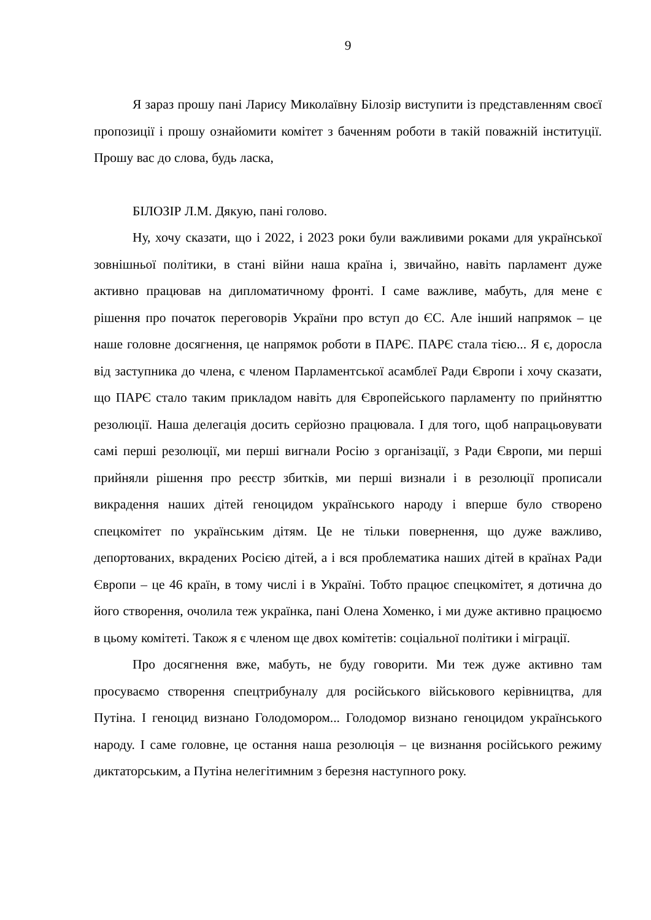9
Я зараз прошу пані Ларису Миколаївну Білозір виступити із представленням своєї пропозиції і прошу ознайомити комітет з баченням роботи в такій поважній інституції. Прошу вас до слова, будь ласка,
БІЛОЗІР Л.М. Дякую, пані голово.
Ну, хочу сказати, що і 2022, і 2023 роки були важливими роками для української зовнішньої політики, в стані війни наша країна і, звичайно, навіть парламент дуже активно працював на дипломатичному фронті. І саме важливе, мабуть, для мене є рішення про початок переговорів України про вступ до ЄС. Але інший напрямок – це наше головне досягнення, це напрямок роботи в ПАРЄ. ПАРЄ стала тією... Я є, доросла від заступника до члена, є членом Парламентської асамблеї Ради Європи і хочу сказати, що ПАРЄ стало таким прикладом навіть для Європейського парламенту по прийняттю резолюції. Наша делегація досить серйозно працювала. І для того, щоб напрацьовувати самі перші резолюції, ми перші вигнали Росію з організації, з Ради Європи, ми перші прийняли рішення про реєстр збитків, ми перші визнали і в резолюції прописали викрадення наших дітей геноцидом українського народу і вперше було створено спецкомітет по українським дітям. Це не тільки повернення, що дуже важливо, депортованих, вкрадених Росією дітей, а і вся проблематика наших дітей в країнах Ради Європи – це 46 країн, в тому числі і в Україні. Тобто працює спецкомітет, я дотична до його створення, очолила теж українка, пані Олена Хоменко, і ми дуже активно працюємо в цьому комітеті. Також я є членом ще двох комітетів: соціальної політики і міграції.
Про досягнення вже, мабуть, не буду говорити. Ми теж дуже активно там просуваємо створення спецтрибуналу для російського військового керівництва, для Путіна. І геноцид визнано Голодомором... Голодомор визнано геноцидом українського народу. І саме головне, це остання наша резолюція – це визнання російського режиму диктаторським, а Путіна нелегітимним з березня наступного року.